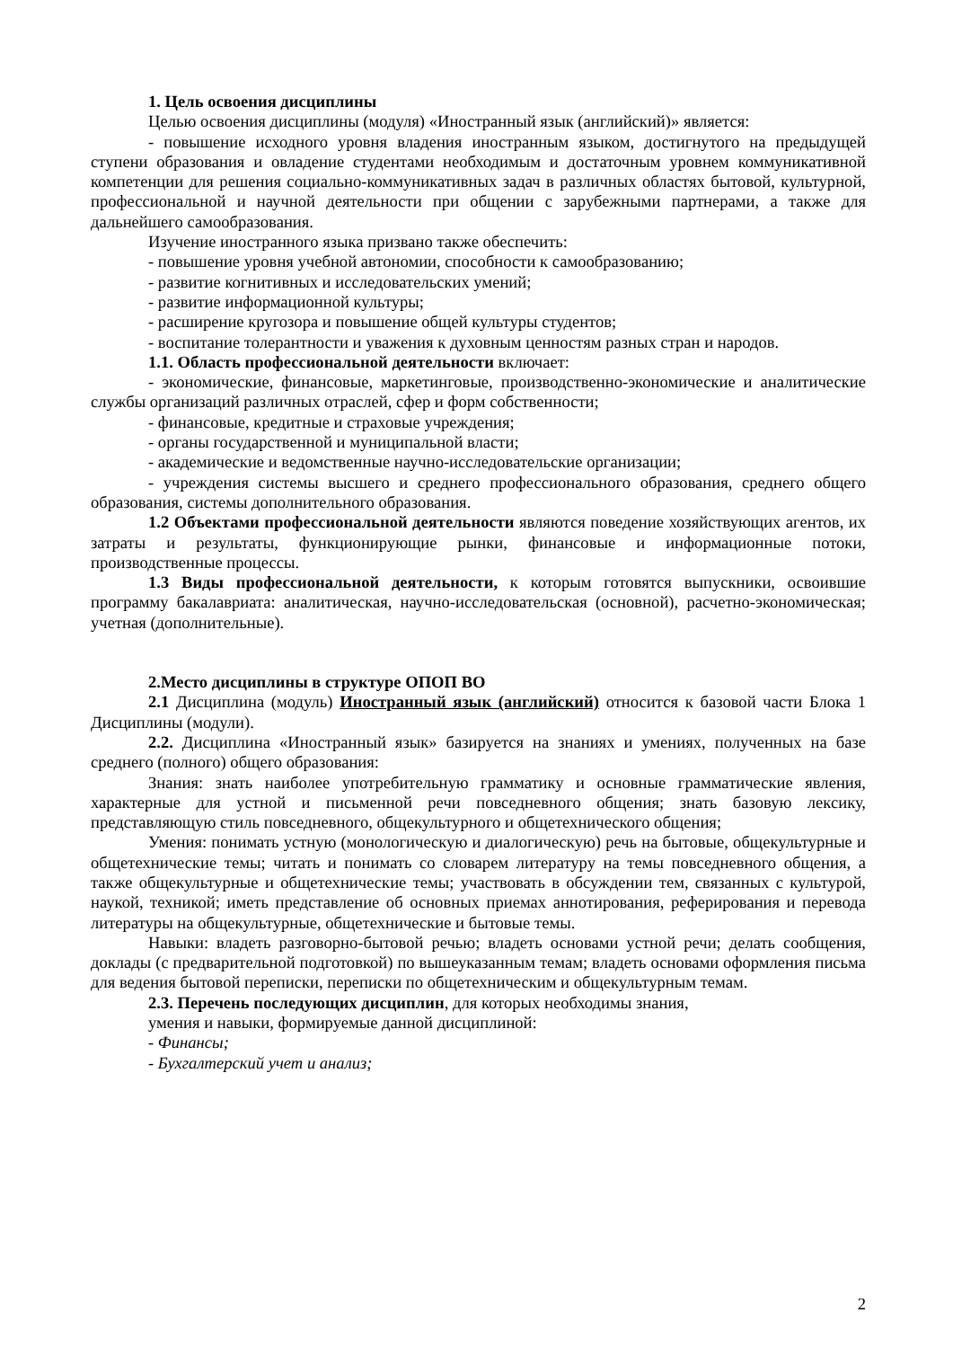1. Цель освоения дисциплины
Целью освоения дисциплины (модуля) «Иностранный язык (английский)» является:
- повышение исходного уровня владения иностранным языком, достигнутого на предыдущей ступени образования и овладение студентами необходимым и достаточным уровнем коммуникативной компетенции для решения социально-коммуникативных задач в различных областях бытовой, культурной, профессиональной и научной деятельности при общении с зарубежными партнерами, а также для дальнейшего самообразования.
Изучение иностранного языка призвано также обеспечить:
- повышение уровня учебной автономии, способности к самообразованию;
- развитие когнитивных и исследовательских умений;
- развитие информационной культуры;
- расширение кругозора и повышение общей культуры студентов;
- воспитание толерантности и уважения к духовным ценностям разных стран и народов.
1.1. Область профессиональной деятельности включает:
- экономические, финансовые, маркетинговые, производственно-экономические и аналитические службы организаций различных отраслей, сфер и форм собственности;
- финансовые, кредитные и страховые учреждения;
- органы государственной и муниципальной власти;
- академические и ведомственные научно-исследовательские организации;
- учреждения системы высшего и среднего профессионального образования, среднего общего образования, системы дополнительного образования.
1.2 Объектами профессиональной деятельности являются поведение хозяйствующих агентов, их затраты и результаты, функционирующие рынки, финансовые и информационные потоки, производственные процессы.
1.3 Виды профессиональной деятельности, к которым готовятся выпускники, освоившие программу бакалавриата: аналитическая, научно-исследовательская (основной), расчетно-экономическая; учетная (дополнительные).
2.Место дисциплины в структуре ОПОП ВО
2.1 Дисциплина (модуль) Иностранный язык (английский) относится к базовой части Блока 1 Дисциплины (модули).
2.2. Дисциплина «Иностранный язык» базируется на знаниях и умениях, полученных на базе среднего (полного) общего образования:
Знания: знать наиболее употребительную грамматику и основные грамматические явления, характерные для устной и письменной речи повседневного общения; знать базовую лексику, представляющую стиль повседневного, общекультурного и общетехнического общения;
Умения: понимать устную (монологическую и диалогическую) речь на бытовые, общекультурные и общетехнические темы; читать и понимать со словарем литературу на темы повседневного общения, а также общекультурные и общетехнические темы; участвовать в обсуждении тем, связанных с культурой, наукой, техникой; иметь представление об основных приемах аннотирования, реферирования и перевода литературы на общекультурные, общетехнические и бытовые темы.
Навыки: владеть разговорно-бытовой речью; владеть основами устной речи; делать сообщения, доклады (с предварительной подготовкой) по вышеуказанным темам; владеть основами оформления письма для ведения бытовой переписки, переписки по общетехническим и общекультурным темам.
2.3. Перечень последующих дисциплин, для которых необходимы знания,
умения и навыки, формируемые данной дисциплиной:
- Финансы;
- Бухгалтерский учет и анализ;
2